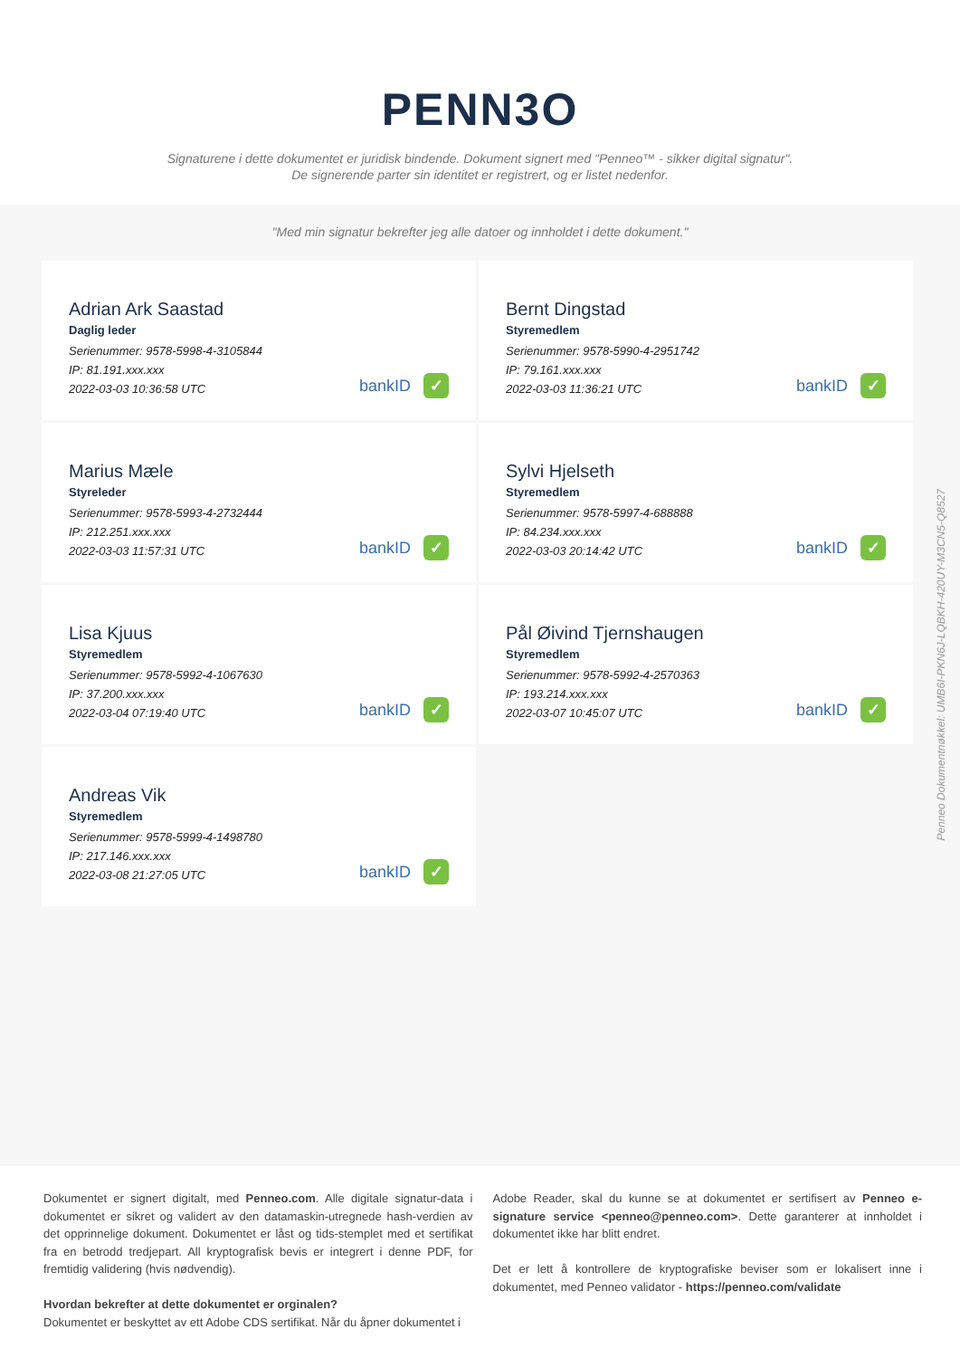PENN3O
Signaturene i dette dokumentet er juridisk bindende. Dokument signert med "Penneo™ - sikker digital signatur".
De signerende parter sin identitet er registrert, og er listet nedenfor.
"Med min signatur bekrefter jeg alle datoer og innholdet i dette dokument."
Adrian Ark Saastad
Daglig leder
Serienummer: 9578-5998-4-3105844
IP: 81.191.xxx.xxx
2022-03-03 10:36:58 UTC
bankID ✓
Bernt Dingstad
Styremedlem
Serienummer: 9578-5990-4-2951742
IP: 79.161.xxx.xxx
2022-03-03 11:36:21 UTC
bankID ✓
Marius Mæle
Styreleder
Serienummer: 9578-5993-4-2732444
IP: 212.251.xxx.xxx
2022-03-03 11:57:31 UTC
bankID ✓
Sylvi Hjelseth
Styremedlem
Serienummer: 9578-5997-4-688888
IP: 84.234.xxx.xxx
2022-03-03 20:14:42 UTC
bankID ✓
Lisa Kjuus
Styremedlem
Serienummer: 9578-5992-4-1067630
IP: 37.200.xxx.xxx
2022-03-04 07:19:40 UTC
bankID ✓
Pål Øivind Tjernshaugen
Styremedlem
Serienummer: 9578-5992-4-2570363
IP: 193.214.xxx.xxx
2022-03-07 10:45:07 UTC
bankID ✓
Andreas Vik
Styremedlem
Serienummer: 9578-5999-4-1498780
IP: 217.146.xxx.xxx
2022-03-08 21:27:05 UTC
bankID ✓
Penneo Dokumentnøkkel: UMB6I-PKN6J-LQBKH-420UY-M3CN5-Q8527
Dokumentet er signert digitalt, med Penneo.com. Alle digitale signatur-data i dokumentet er sikret og validert av den datamaskin-utregnede hash-verdien av det opprinnelige dokument. Dokumentet er låst og tids-stemplet med et sertifikat fra en betrodd tredjepart. All kryptografisk bevis er integrert i denne PDF, for fremtidig validering (hvis nødvendig).
Hvordan bekrefter at dette dokumentet er orginalen?
Dokumentet er beskyttet av ett Adobe CDS sertifikat. Når du åpner dokumentet i
Adobe Reader, skal du kunne se at dokumentet er sertifisert av Penneo e-signature service <penneo@penneo.com>. Dette garanterer at innholdet i dokumentet ikke har blitt endret.
Det er lett å kontrollere de kryptografiske beviser som er lokalisert inne i dokumentet, med Penneo validator - https://penneo.com/validate